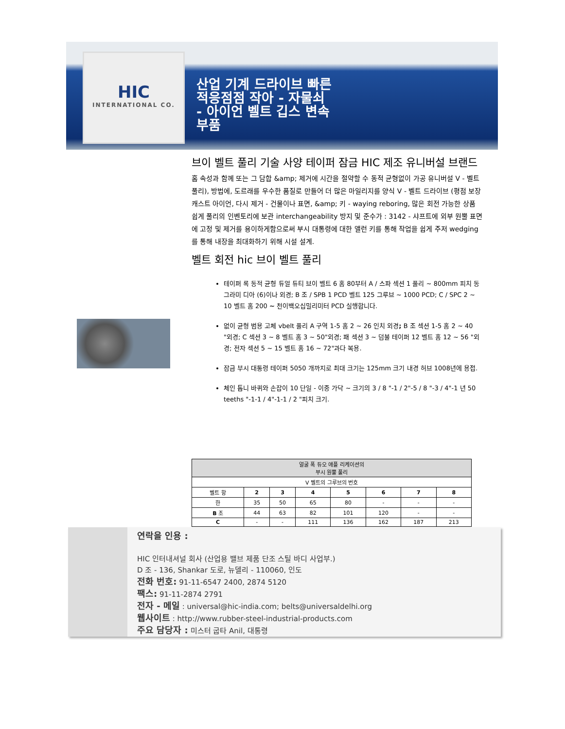HIC
INTERNATIONAL CO.
산업 기계 드라이브 빠른
적응점점 작아 - 자물쇠
- 아이언 벨트 깁스 변속
부품
브이 벨트 풀리 기술 사양 테이퍼 잠금 HIC 제조 유니버설 브랜드
홈 속성과 함께 또는 그 담합 &amp; 제거에 시간을 절약할 수 동적 균형없이 가공 유니버설 V - 벨트 풀리), 방법에, 도르래를 우수한 품질로 만들어 더 많은 마일리지를 양식 V - 벨트 드라이브 (평점 보장 캐스트 아이언, 다시 제거 - 건물이나 표면, &amp; 키 - waying reboring, 많은 회전 가능한 상품 쉽게 풀리의 인벤토리에 보관 interchangeability 방지 및 준수가 : 3142 - 샤프트에 외부 원뿔 표면에 고정 및 제거를 용이하게함으로써 부시 대통령에 대한 앨런 키를 통해 작업을 쉽게 주저 wedging를 통해 내장을 최대화하기 위해 시설 설계.
벨트 회전 hic 브이 벨트 풀리
테이퍼 록 동적 균형 듀얼 듀티 브이 벨트 6 홈 80부터 A / 스파 섹션 1 풀리 ~ 800mm 피치 동그라미 디아 (6)이나 외경; B 조 / SPB 1 PCD 벨트 125 그루브 ~ 1000 PCD; C / SPC 2 ~ 10 벨트 홈 200 ~ 천이백오십밀리미터 PCD 실행합니다.
없이 균형 범용 고체 vbelt 풀리 A 구역 1-5 홈 2 ~ 26 인치 외경; B 조 섹션 1-5 홈 2 ~ 40 "외경; C 섹션 3 ~ 8 벨트 홈 3 ~ 50"외경; 패 섹션 3 ~ 덤불 테이퍼 12 벨트 홈 12 ~ 56 "외경; 전자 섹션 5 ~ 15 벨트 홈 16 ~ 72"과다 복용.
잠금 부시 대통령 테이퍼 5050 개까지로 최대 크기는 125mm 크기 내경 허브 1008년에 용접.
체인 톱니 바퀴와 손잡이 10 단일 - 이중 가닥 ~ 크기의 3 / 8 "-1 / 2"-5 / 8 "-3 / 4"-1 년 50 teeths "-1-1 / 4"-1-1 / 2 "피치 크기.
| 얼굴 폭 듀오 애플 리케이션의 부시 원뿔 풀리 | | | | | | | |
| V 벨트의 그루브의 번호 | | | | | | | |
| 벨트 항 | 2 | 3 | 4 | 5 | 6 | 7 | 8 |
| 한 | 35 | 50 | 65 | 80 | - | - | - |
| B 조 | 44 | 63 | 82 | 101 | 120 | - | - |
| C | - | - | 111 | 136 | 162 | 187 | 213 |
연락을 인용 :
HIC 인터내셔널 회사 (산업용 밸브 제품 단조 스틸 바디 사업부.)
D 조 - 136, Shankar 도로, 뉴델리 - 110060, 인도
전화 번호: 91-11-6547 2400, 2874 5120
팩스: 91-11-2874 2791
전자 - 메일 : universal@hic-india.com; belts@universaldelhi.org
웹사이트 : http://www.rubber-steel-industrial-products.com
주요 담당자 : 미스터 굽타 Anil, 대통령